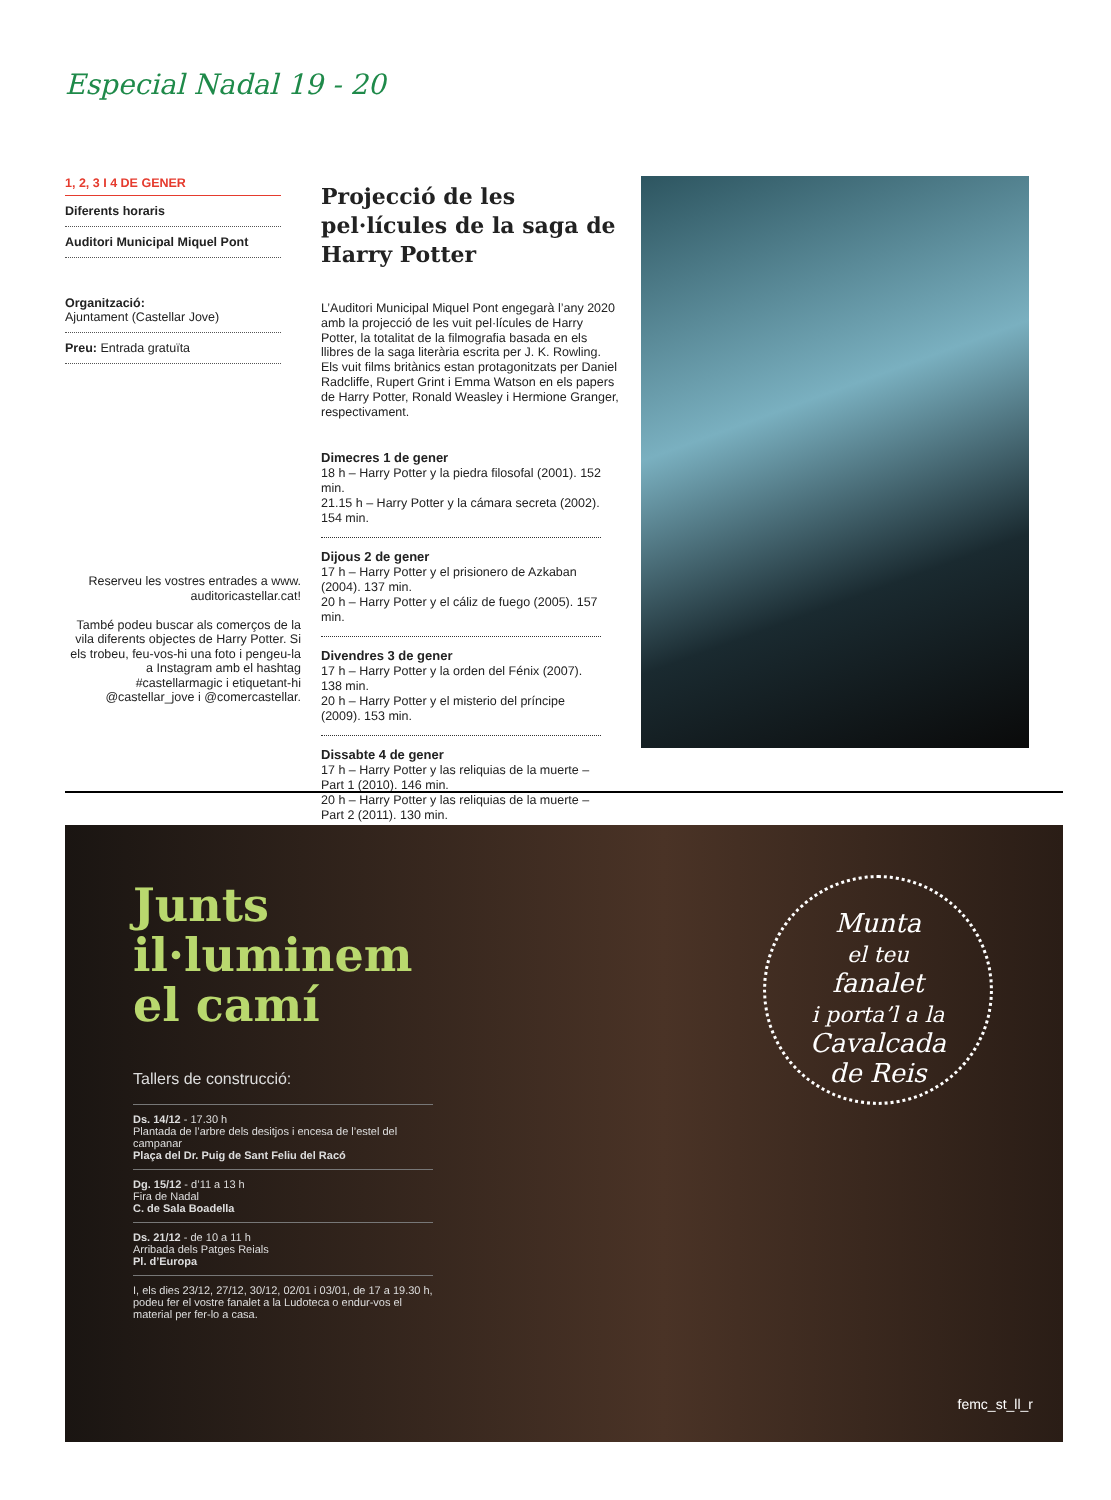Especial Nadal 19 - 20
1, 2, 3 I 4 DE GENER
Diferents horaris
Auditori Municipal Miquel Pont
Organització:
Ajuntament (Castellar Jove)
Preu: Entrada gratuïta
Reserveu les vostres entrades a www. auditoricastellar.cat!
També podeu buscar als comerços de la vila diferents objectes de Harry Potter. Si els trobeu, feu-vos-hi una foto i pengeu-la a Instagram amb el hashtag #castellarmagic i etiquetant-hi @castellar_jove i @comercastellar.
Projecció de les pel·lícules de la saga de Harry Potter
L’Auditori Municipal Miquel Pont engegarà l’any 2020 amb la projecció de les vuit pel·lícules de Harry Potter, la totalitat de la filmografia basada en els llibres de la saga literària escrita per J. K. Rowling. Els vuit films britànics estan protagonitzats per Daniel Radcliffe, Rupert Grint i Emma Watson en els papers de Harry Potter, Ronald Weasley i Hermione Granger, respectivament.
Dimecres 1 de gener
18 h – Harry Potter y la piedra filosofal (2001). 152 min.
21.15 h – Harry Potter y la cámara secreta (2002). 154 min.
Dijous 2 de gener
17 h – Harry Potter y el prisionero de Azkaban (2004). 137 min.
20 h – Harry Potter y el cáliz de fuego (2005). 157 min.
Divendres 3 de gener
17 h – Harry Potter y la orden del Fénix (2007). 138 min.
20 h – Harry Potter y el misterio del príncipe (2009). 153 min.
Dissabte 4 de gener
17 h – Harry Potter y las reliquias de la muerte – Part 1 (2010). 146 min.
20 h – Harry Potter y las reliquias de la muerte – Part 2 (2011). 130 min.
Junts il·luminem el camí
Tallers de construcció:
Ds. 14/12 - 17.30 h
Plantada de l’arbre dels desitjos i encesa de l’estel del campanar
Plaça del Dr. Puig de Sant Feliu del Racó
Dg. 15/12 - d’11 a 13 h
Fira de Nadal
C. de Sala Boadella
Ds. 21/12 - de 10 a 11 h
Arribada dels Patges Reials
Pl. d’Europa
I, els dies 23/12, 27/12, 30/12, 02/01 i 03/01, de 17 a 19.30 h, podeu fer el vostre fanalet a la Ludoteca o endur-vos el material per fer-lo a casa.
Munta
el teu
fanalet
i porta’l a la
Cavalcada
de Reis
femc_st_ll_r